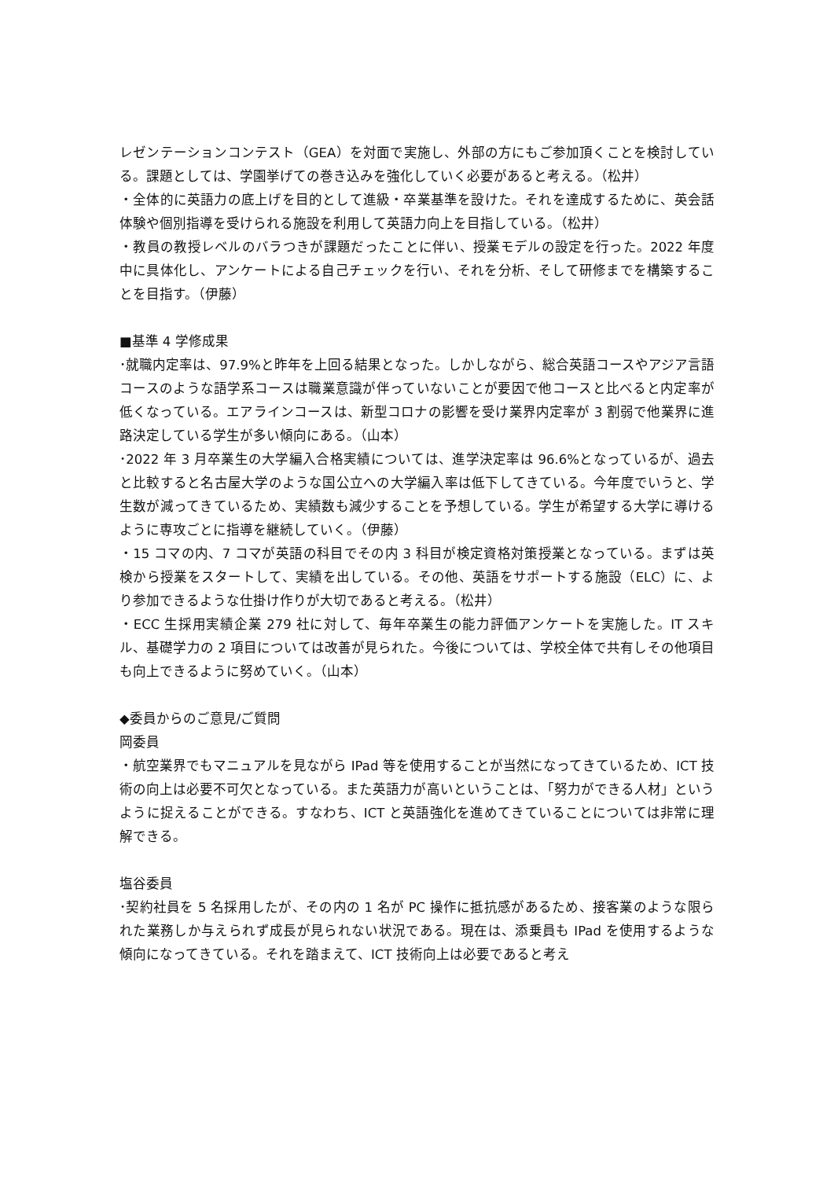レゼンテーションコンテスト（GEA）を対面で実施し、外部の方にもご参加頂くことを検討している。課題としては、学園挙げての巻き込みを強化していく必要があると考える。（松井）
・全体的に英語力の底上げを目的として進級・卒業基準を設けた。それを達成するために、英会話体験や個別指導を受けられる施設を利用して英語力向上を目指している。（松井）
・教員の教授レベルのバラつきが課題だったことに伴い、授業モデルの設定を行った。2022 年度中に具体化し、アンケートによる自己チェックを行い、それを分析、そして研修までを構築することを目指す。（伊藤）
■基準 4 学修成果
･就職内定率は、97.9%と昨年を上回る結果となった。しかしながら、総合英語コースやアジア言語コースのような語学系コースは職業意識が伴っていないことが要因で他コースと比べると内定率が低くなっている。エアラインコースは、新型コロナの影響を受け業界内定率が 3 割弱で他業界に進路決定している学生が多い傾向にある。（山本）
･2022 年 3 月卒業生の大学編入合格実績については、進学決定率は 96.6%となっているが、過去と比較すると名古屋大学のような国公立への大学編入率は低下してきている。今年度でいうと、学生数が減ってきているため、実績数も減少することを予想している。学生が希望する大学に導けるように専攻ごとに指導を継続していく。（伊藤）
・15 コマの内、7 コマが英語の科目でその内 3 科目が検定資格対策授業となっている。まずは英検から授業をスタートして、実績を出している。その他、英語をサポートする施設（ELC）に、より参加できるような仕掛け作りが大切であると考える。（松井）
・ECC 生採用実績企業 279 社に対して、毎年卒業生の能力評価アンケートを実施した。IT スキル、基礎学力の 2 項目については改善が見られた。今後については、学校全体で共有しその他項目も向上できるように努めていく。（山本）
◆委員からのご意見/ご質問
岡委員
・航空業界でもマニュアルを見ながら IPad 等を使用することが当然になってきているため、ICT 技術の向上は必要不可欠となっている。また英語力が高いということは、「努力ができる人材」というように捉えることができる。すなわち、ICT と英語強化を進めてきていることについては非常に理解できる。
塩谷委員
･契約社員を 5 名採用したが、その内の 1 名が PC 操作に抵抗感があるため、接客業のような限られた業務しか与えられず成長が見られない状況である。現在は、添乗員も IPad を使用するような傾向になってきている。それを踏まえて、ICT 技術向上は必要であると考え